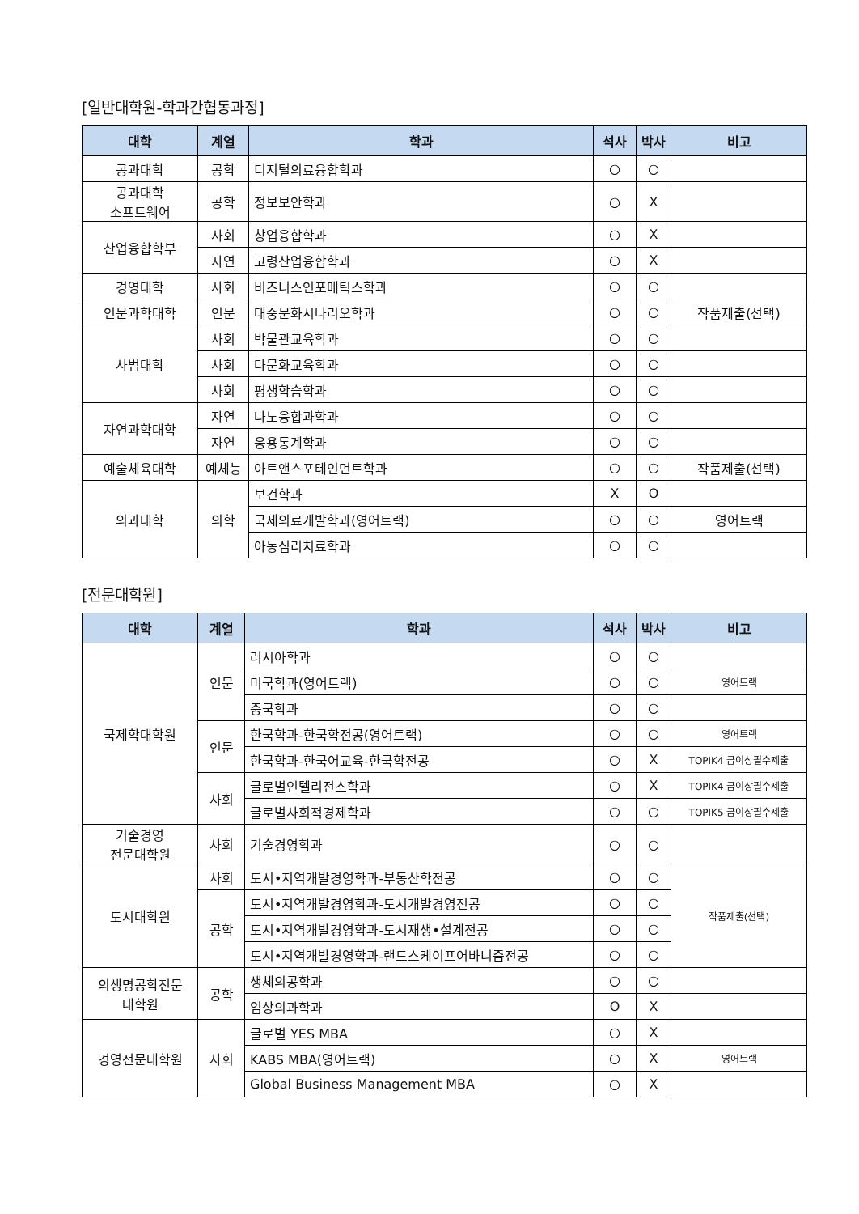[일반대학원-학과간협동과정]
| 대학 | 계열 | 학과 | 석사 | 박사 | 비고 |
| --- | --- | --- | --- | --- | --- |
| 공과대학 | 공학 | 디지털의료융합학과 | ○ | ○ | |
| 공과대학 소프트웨어 | 공학 | 정보보안학과 | ○ | X | |
| 산업융합학부 | 사회 | 창업융합학과 | ○ | X | |
| | 자연 | 고령산업융합학과 | ○ | X | |
| 경영대학 | 사회 | 비즈니스인포매틱스학과 | ○ | ○ | |
| 인문과학대학 | 인문 | 대중문화시나리오학과 | ○ | ○ | 작품제출(선택) |
| 사범대학 | 사회 | 박물관교육학과 | ○ | ○ | |
| | 사회 | 다문화교육학과 | ○ | ○ | |
| | 사회 | 평생학습학과 | ○ | ○ | |
| 자연과학대학 | 자연 | 나노융합과학과 | ○ | ○ | |
| | 자연 | 응용통계학과 | ○ | ○ | |
| 예술체육대학 | 예체능 | 아트앤스포테인먼트학과 | ○ | ○ | 작품제출(선택) |
| 의과대학 | 의학 | 보건학과 | X | O | |
| | | 국제의료개발학과(영어트랙) | ○ | ○ | 영어트랙 |
| | | 아동심리치료학과 | ○ | ○ | |
[전문대학원]
| 대학 | 계열 | 학과 | 석사 | 박사 | 비고 |
| --- | --- | --- | --- | --- | --- |
| 국제학대학원 | 인문 | 러시아학과 | ○ | ○ | |
| | | 미국학과(영어트랙) | ○ | ○ | 영어트랙 |
| | | 중국학과 | ○ | ○ | |
| | 인문 | 한국학과-한국학전공(영어트랙) | ○ | ○ | 영어트랙 |
| | | 한국학과-한국어교육-한국학전공 | ○ | X | TOPIK4 급이상필수제출 |
| | 사회 | 글로벌인텔리전스학과 | ○ | X | TOPIK4 급이상필수제출 |
| | | 글로벌사회적경제학과 | ○ | ○ | TOPIK5 급이상필수제출 |
| 기술경영 전문대학원 | 사회 | 기술경영학과 | ○ | ○ | |
| 도시대학원 | 사회 | 도시•지역개발경영학과-부동산학전공 | ○ | ○ | 작품제출(선택) |
| | 공학 | 도시•지역개발경영학과-도시개발경영전공 | ○ | ○ | |
| | | 도시•지역개발경영학과-도시재생•설계전공 | ○ | ○ | |
| | | 도시•지역개발경영학과-랜드스케이프어바니즘전공 | ○ | ○ | |
| 의생명공학전문 대학원 | 공학 | 생체의공학과 | ○ | ○ | |
| | | 임상의과학과 | O | X | |
| 경영전문대학원 | 사회 | 글로벌 YES MBA | ○ | X | |
| | | KABS MBA(영어트랙) | ○ | X | 영어트랙 |
| | | Global Business Management MBA | ○ | X | |